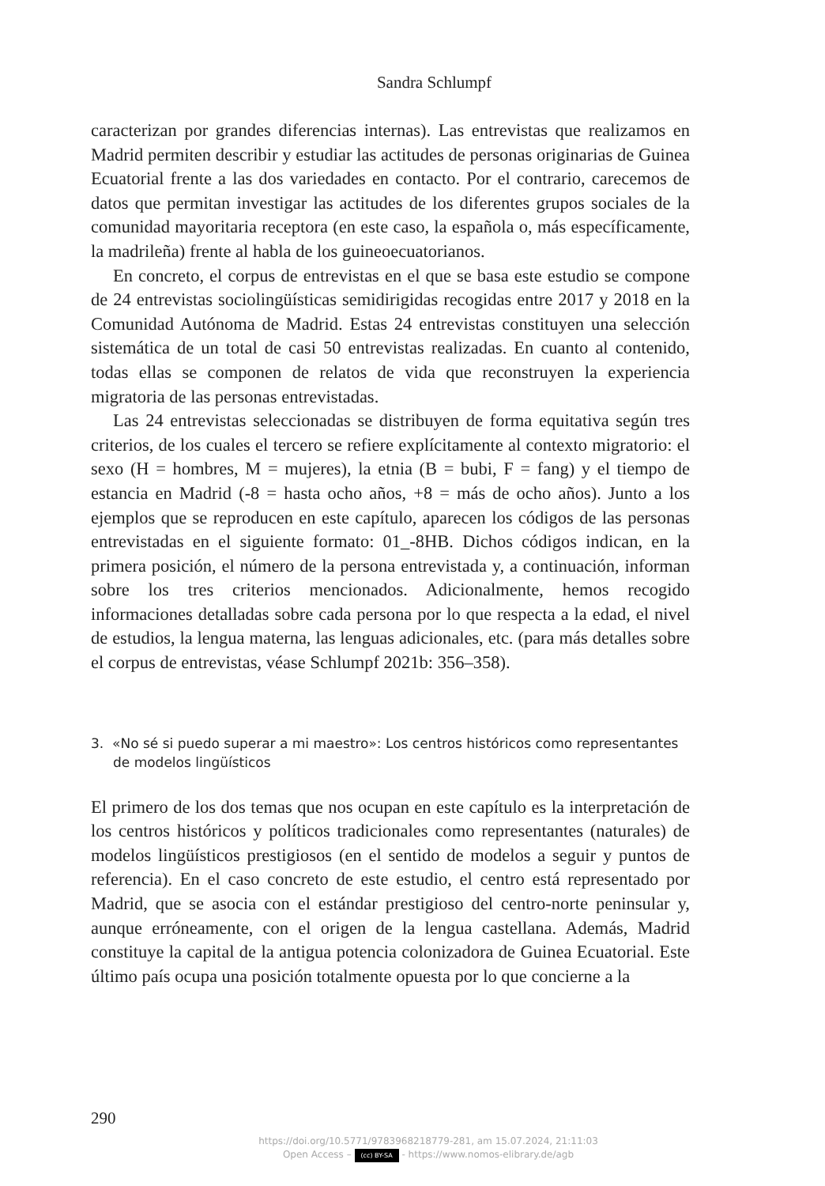Sandra Schlumpf
caracterizan por grandes diferencias internas). Las entrevistas que realizamos en Madrid permiten describir y estudiar las actitudes de personas originarias de Guinea Ecuatorial frente a las dos variedades en contacto. Por el contrario, carecemos de datos que permitan investigar las actitudes de los diferentes grupos sociales de la comunidad mayoritaria receptora (en este caso, la española o, más específicamente, la madrileña) frente al habla de los guineoecuatorianos.
En concreto, el corpus de entrevistas en el que se basa este estudio se compone de 24 entrevistas sociolingüísticas semidirigidas recogidas entre 2017 y 2018 en la Comunidad Autónoma de Madrid. Estas 24 entrevistas constituyen una selección sistemática de un total de casi 50 entrevistas realizadas. En cuanto al contenido, todas ellas se componen de relatos de vida que reconstruyen la experiencia migratoria de las personas entrevistadas.
Las 24 entrevistas seleccionadas se distribuyen de forma equitativa según tres criterios, de los cuales el tercero se refiere explícitamente al contexto migratorio: el sexo (H = hombres, M = mujeres), la etnia (B = bubi, F = fang) y el tiempo de estancia en Madrid (-8 = hasta ocho años, +8 = más de ocho años). Junto a los ejemplos que se reproducen en este capítulo, aparecen los códigos de las personas entrevistadas en el siguiente formato: 01_-8HB. Dichos códigos indican, en la primera posición, el número de la persona entrevistada y, a continuación, informan sobre los tres criterios mencionados. Adicionalmente, hemos recogido informaciones detalladas sobre cada persona por lo que respecta a la edad, el nivel de estudios, la lengua materna, las lenguas adicionales, etc. (para más detalles sobre el corpus de entrevistas, véase Schlumpf 2021b: 356–358).
3. «No sé si puedo superar a mi maestro»: Los centros históricos como representantes de modelos lingüísticos
El primero de los dos temas que nos ocupan en este capítulo es la interpretación de los centros históricos y políticos tradicionales como representantes (naturales) de modelos lingüísticos prestigiosos (en el sentido de modelos a seguir y puntos de referencia). En el caso concreto de este estudio, el centro está representado por Madrid, que se asocia con el estándar prestigioso del centro-norte peninsular y, aunque erróneamente, con el origen de la lengua castellana. Además, Madrid constituye la capital de la antigua potencia colonizadora de Guinea Ecuatorial. Este último país ocupa una posición totalmente opuesta por lo que concierne a la
290
https://doi.org/10.5771/9783968218779-281, am 15.07.2024, 21:11:03
Open Access – (cc) BY-SA - https://www.nomos-elibrary.de/agb